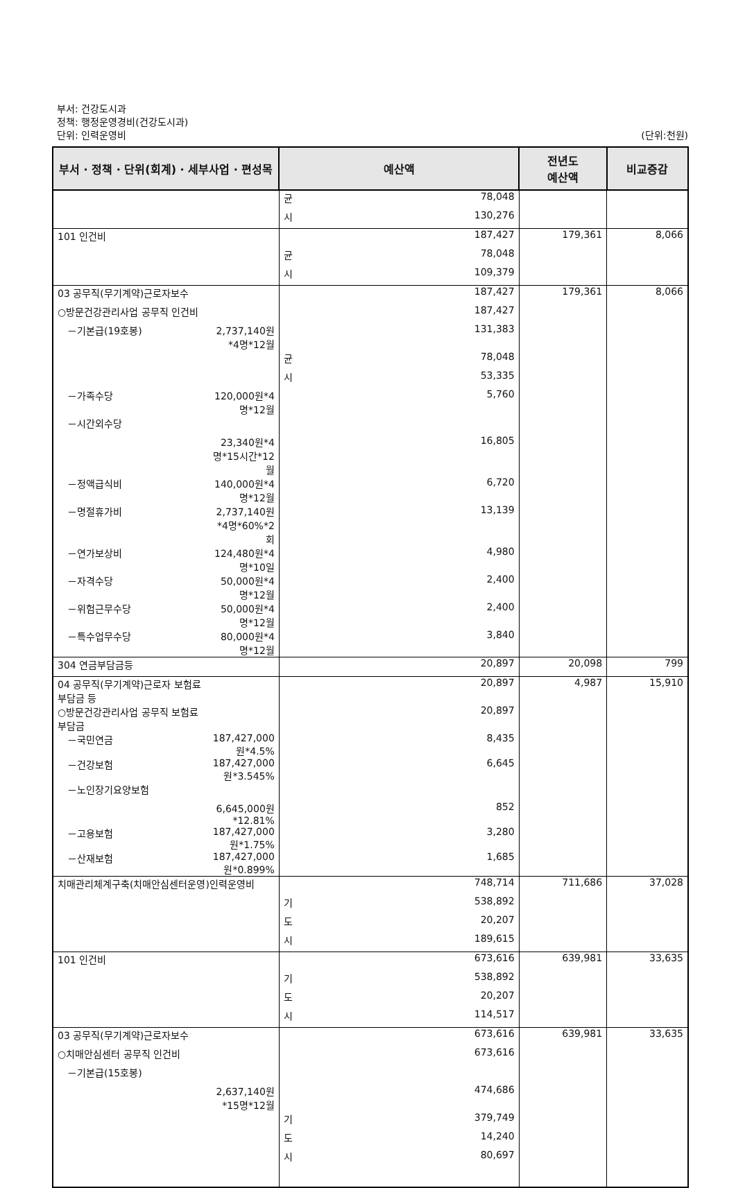부서: 건강도시과
정책: 행정운영경비(건강도시과)
단위: 인력운영비
(단위:천원)
| 부서 · 정책 · 단위(회계) · 세부사업 · 편성목 | | 예산액 | | 전년도 예산액 | 비교증감 |
| --- | --- | --- | --- | --- | --- |
| | | 균 | 78,048 | | |
| | | 시 | 130,276 | | |
| 101 인건비 | | | 187,427 | 179,361 | 8,066 |
| | | 균 | 78,048 | | |
| | | 시 | 109,379 | | |
| 03 공무직(무기계약)근로자보수 | | | 187,427 | 179,361 | 8,066 |
| ○방문건강관리사업 공무직 인건비 | | | 187,427 | | |
| －기본급(19호봉) | 2,737,140원*4명*12월 | | 131,383 | | |
| | | 균 | 78,048 | | |
| | | 시 | 53,335 | | |
| －가족수당 | 120,000원*4명*12월 | | 5,760 | | |
| －시간외수당 | | | | | |
| | 23,340원*4명*15시간*12월 | | 16,805 | | |
| －정액급식비 | 140,000원*4명*12월 | | 6,720 | | |
| －명절휴가비 | 2,737,140원*4명*60%*2회 | | 13,139 | | |
| －연가보상비 | 124,480원*4명*10일 | | 4,980 | | |
| －자격수당 | 50,000원*4명*12월 | | 2,400 | | |
| －위험근무수당 | 50,000원*4명*12월 | | 2,400 | | |
| －특수업무수당 | 80,000원*4명*12월 | | 3,840 | | |
| 304 연금부담금등 | | | 20,897 | 20,098 | 799 |
| 04 공무직(무기계약)근로자 보험료부담금 등 | | | 20,897 | 4,987 | 15,910 |
| ○방문건강관리사업 공무직 보험료부담금 | | | 20,897 | | |
| －국민연금 | 187,427,000원*4.5% | | 8,435 | | |
| －건강보험 | 187,427,000원*3.545% | | 6,645 | | |
| －노인장기요양보험 | | | | | |
| | 6,645,000원*12.81% | | 852 | | |
| －고용보험 | 187,427,000원*1.75% | | 3,280 | | |
| －산재보험 | 187,427,000원*0.899% | | 1,685 | | |
| 치매관리체계구축(치매안심센터운영)인력운영비 | | | 748,714 | 711,686 | 37,028 |
| | | 기 | 538,892 | | |
| | | 도 | 20,207 | | |
| | | 시 | 189,615 | | |
| 101 인건비 | | | 673,616 | 639,981 | 33,635 |
| | | 기 | 538,892 | | |
| | | 도 | 20,207 | | |
| | | 시 | 114,517 | | |
| 03 공무직(무기계약)근로자보수 | | | 673,616 | 639,981 | 33,635 |
| ○치매안심센터 공무직 인건비 | | | 673,616 | | |
| －기본급(15호봉) | | | | | |
| | 2,637,140원*15명*12월 | | 474,686 | | |
| | | 기 | 379,749 | | |
| | | 도 | 14,240 | | |
| | | 시 | 80,697 | | |